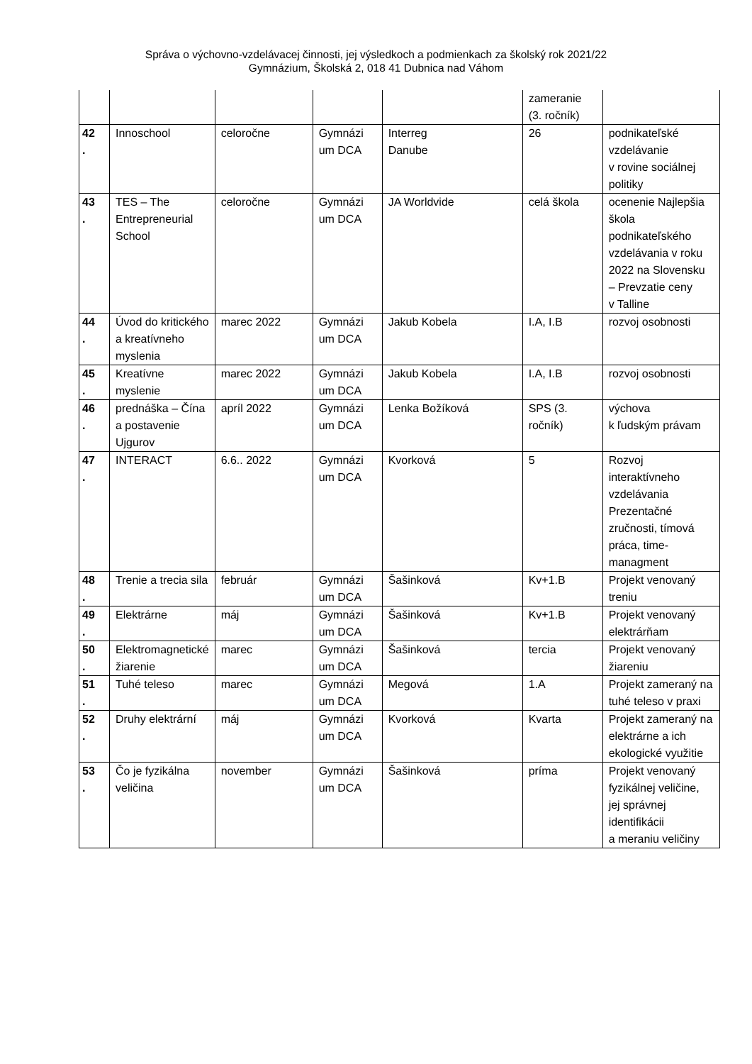Správa o výchovno-vzdelávacej činnosti, jej výsledkoch a podmienkach za školský rok 2021/22
Gymnázium, Školská 2, 018 41 Dubnica nad Váhom
| | | | | | zameranie (3. ročník) | |
| 42 . | Innoschool | celoročne | Gymnázi um DCA | Interreg Danube | 26 | podnikateľské vzdelávanie v rovine sociálnej politiky |
| 43 . | TES – The Entrepreneurial School | celoročne | Gymnázi um DCA | JA Worldvide | celá škola | ocenenie Najlepšia škola podnikateľského vzdelávania v roku 2022 na Slovensku – Prevzatie ceny v Talline |
| 44 . | Úvod do kritického a kreatívneho myslenia | marec 2022 | Gymnázi um DCA | Jakub Kobela | I.A, I.B | rozvoj osobnosti |
| 45 . | Kreatívne myslenie | marec 2022 | Gymnázi um DCA | Jakub Kobela | I.A, I.B | rozvoj osobnosti |
| 46 . | prednáška – Čína a postavenie Ujgurov | apríl 2022 | Gymnázi um DCA | Lenka Božíková | SPS (3. ročník) | výchova k ľudským právam |
| 47 . | INTERACT | 6.6.. 2022 | Gymnázi um DCA | Kvorková | 5 | Rozvoj interaktívneho vzdelávania Prezentačné zručnosti, tímová práca, time-managment |
| 48 . | Trenie a trecia sila | február | Gymnázi um DCA | Šašinková | Kv+1.B | Projekt venovaný treniu |
| 49 . | Elektrárne | máj | Gymnázi um DCA | Šašinková | Kv+1.B | Projekt venovaný elektrárňam |
| 50 . | Elektromagnetické žiarenie | marec | Gymnázi um DCA | Šašinková | tercia | Projekt venovaný žiareniu |
| 51 . | Tuhé teleso | marec | Gymnázi um DCA | Megová | 1.A | Projekt zameraný na tuhé teleso v praxi |
| 52 . | Druhy elektrární | máj | Gymnázi um DCA | Kvorková | Kvarta | Projekt zameraný na elektrárne a ich ekologické využitie |
| 53 . | Čo je fyzikálna veličina | november | Gymnázi um DCA | Šašinková | príma | Projekt venovaný fyzikálnej veličine, jej správnej identifikácii a meraniu veličiny |